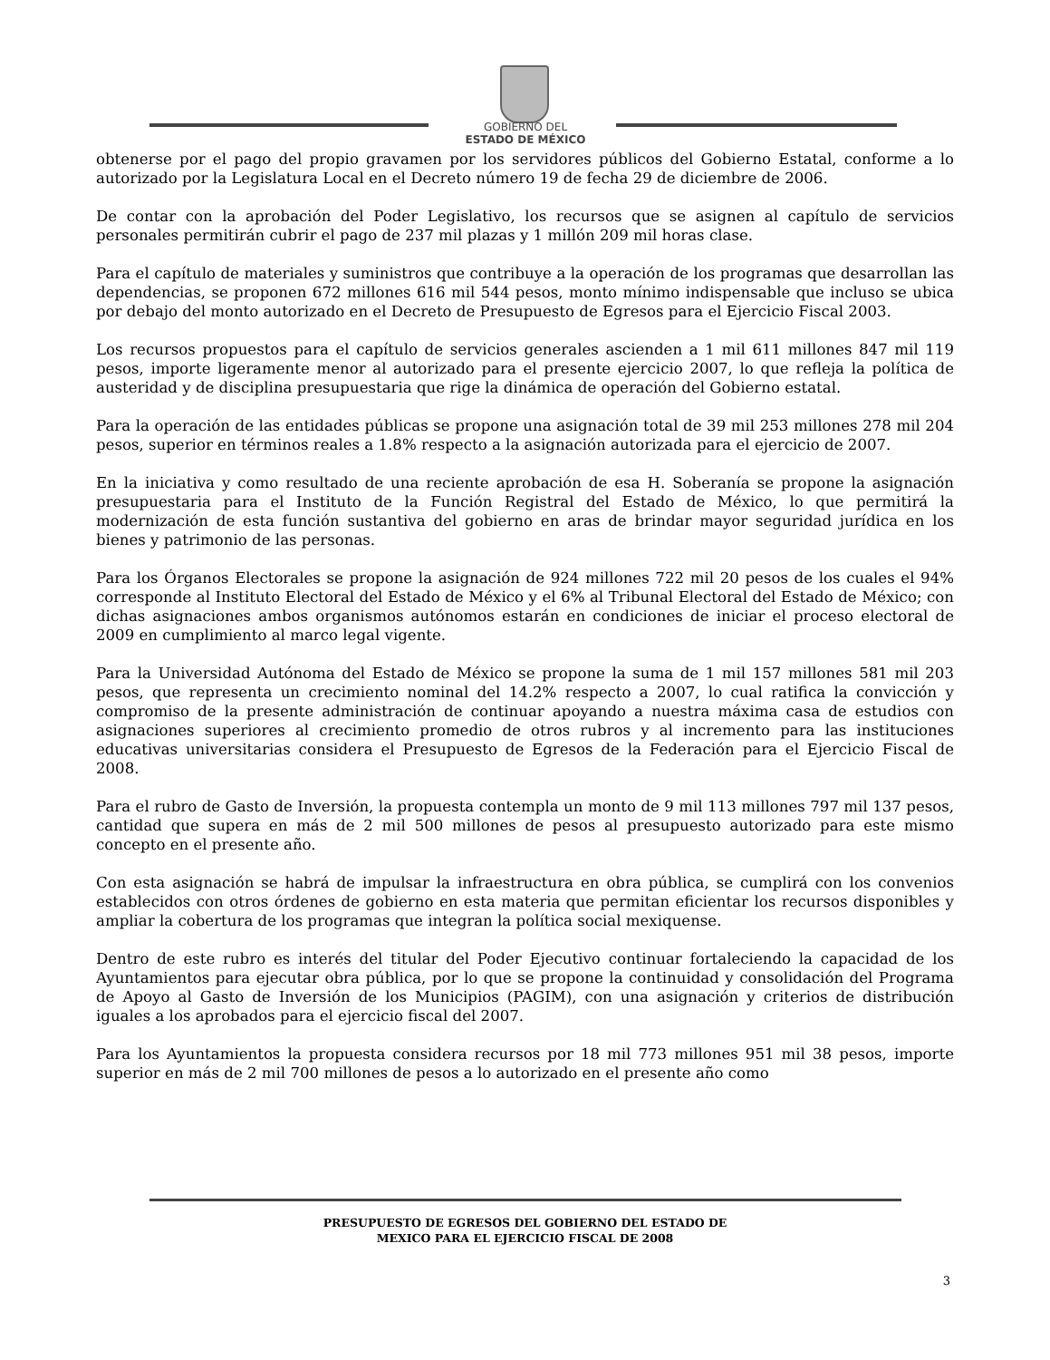GOBIERNO DEL
ESTADO DE MÉXICO
obtenerse por el pago del propio gravamen por los servidores públicos del Gobierno Estatal, conforme a lo autorizado por la Legislatura Local en el Decreto número 19 de fecha 29 de diciembre de 2006.
De contar con la aprobación del Poder Legislativo, los recursos que se asignen al capítulo de servicios personales permitirán cubrir el pago de 237 mil plazas y 1 millón 209 mil horas clase.
Para el capítulo de materiales y suministros que contribuye a la operación de los programas que desarrollan las dependencias, se proponen 672 millones 616 mil 544 pesos, monto mínimo indispensable que incluso se ubica por debajo del monto autorizado en el Decreto de Presupuesto de Egresos para el Ejercicio Fiscal 2003.
Los recursos propuestos para el capítulo de servicios generales ascienden a 1 mil 611 millones 847 mil 119 pesos, importe ligeramente menor al autorizado para el presente ejercicio 2007, lo que refleja la política de austeridad y de disciplina presupuestaria que rige la dinámica de operación del Gobierno estatal.
Para la operación de las entidades públicas se propone una asignación total de 39 mil 253 millones 278 mil 204 pesos, superior en términos reales a 1.8% respecto a la asignación autorizada para el ejercicio de 2007.
En la iniciativa y como resultado de una reciente aprobación de esa H. Soberanía se propone la asignación presupuestaria para el Instituto de la Función Registral del Estado de México, lo que permitirá la modernización de esta función sustantiva del gobierno en aras de brindar mayor seguridad jurídica en los bienes y patrimonio de las personas.
Para los Órganos Electorales se propone la asignación de 924 millones 722 mil 20 pesos de los cuales el 94% corresponde al Instituto Electoral del Estado de México y el 6% al Tribunal Electoral del Estado de México; con dichas asignaciones ambos organismos autónomos estarán en condiciones de iniciar el proceso electoral de 2009 en cumplimiento al marco legal vigente.
Para la Universidad Autónoma del Estado de México se propone la suma de 1 mil 157 millones 581 mil 203 pesos, que representa un crecimiento nominal del 14.2% respecto a 2007, lo cual ratifica la convicción y compromiso de la presente administración de continuar apoyando a nuestra máxima casa de estudios con asignaciones superiores al crecimiento promedio de otros rubros y al incremento para las instituciones educativas universitarias considera el Presupuesto de Egresos de la Federación para el Ejercicio Fiscal de 2008.
Para el rubro de Gasto de Inversión, la propuesta contempla un monto de 9 mil 113 millones 797 mil 137 pesos, cantidad que supera en más de 2 mil 500 millones de pesos al presupuesto autorizado para este mismo concepto en el presente año.
Con esta asignación se habrá de impulsar la infraestructura en obra pública, se cumplirá con los convenios establecidos con otros órdenes de gobierno en esta materia que permitan eficientar los recursos disponibles y ampliar la cobertura de los programas que integran la política social mexiquense.
Dentro de este rubro es interés del titular del Poder Ejecutivo continuar fortaleciendo la capacidad de los Ayuntamientos para ejecutar obra pública, por lo que se propone la continuidad y consolidación del Programa de Apoyo al Gasto de Inversión de los Municipios (PAGIM), con una asignación y criterios de distribución iguales a los aprobados para el ejercicio fiscal del 2007.
Para los Ayuntamientos la propuesta considera recursos por 18 mil 773 millones 951 mil 38 pesos, importe superior en más de 2 mil 700 millones de pesos a lo autorizado en el presente año como
PRESUPUESTO DE EGRESOS DEL GOBIERNO DEL ESTADO DE
MEXICO PARA EL EJERCICIO FISCAL DE 2008
3